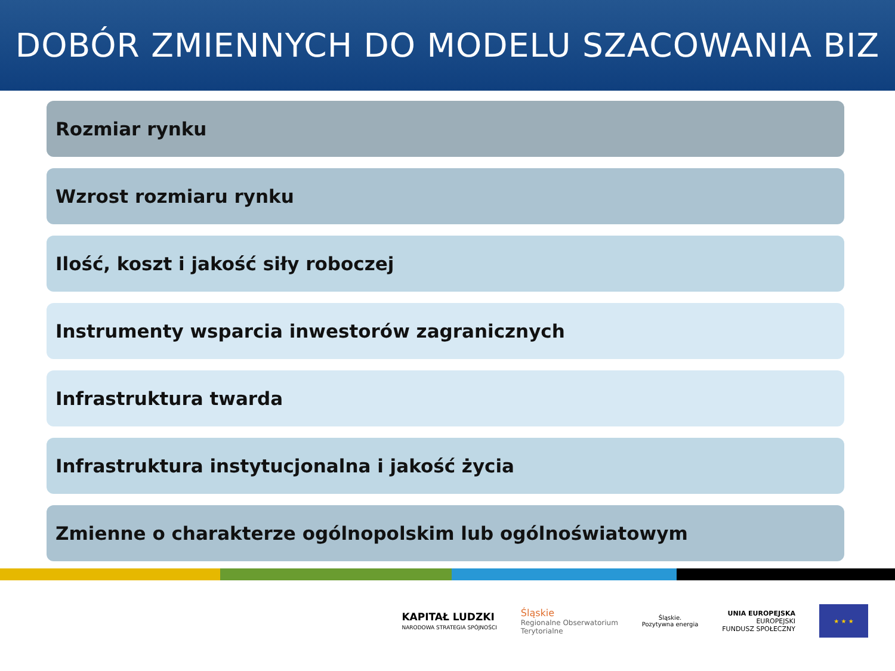DOBÓR ZMIENNYCH DO MODELU SZACOWANIA BIZ
Rozmiar rynku
Wzrost rozmiaru rynku
Ilość, koszt i jakość siły roboczej
Instrumenty wsparcia inwestorów zagranicznych
Infrastruktura twarda
Infrastruktura instytucjonalna i jakość życia
Zmienne o charakterze ogólnopolskim lub ogólnoświatowym
KAPITAŁ LUDZKI
NARODOWA STRATEGIA SPÓJNOŚCI
Śląskie
Regionalne Obserwatorium
Terytorialne
Śląskie.
Pozytywna energia
UNIA EUROPEJSKA
EUROPEJSKI
FUNDUSZ SPOŁECZNY
★ ★ ★